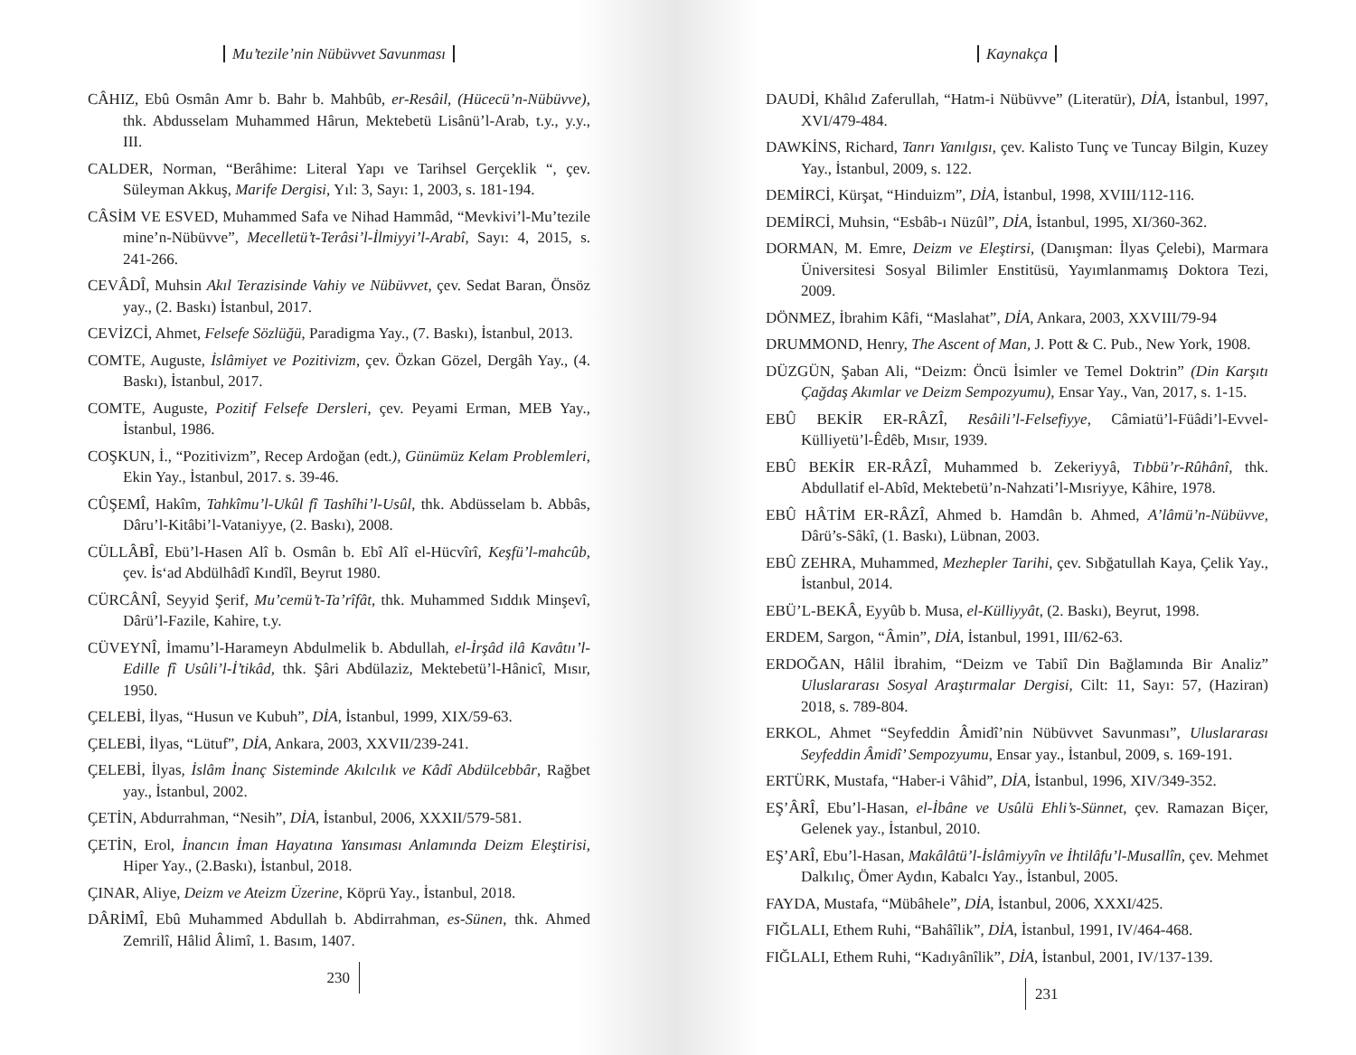Mu’tezile’nin Nübüvvet Savunması
CÂHIZ, Ebû Osmân Amr b. Bahr b. Mahbûb, er-Resâil, (Hücecü’n-Nübüvve), thk. Abdusselam Muhammed Hârun, Mektebetü Lisânü’l-Arab, t.y., y.y., III.
CALDER, Norman, “Berâhime: Literal Yapı ve Tarihsel Gerçeklik “, çev. Süleyman Akkuş, Marife Dergisi, Yıl: 3, Sayı: 1, 2003, s. 181-194.
CÂSİM VE ESVED, Muhammed Safa ve Nihad Hammâd, “Mevkivi’l-Mu’tezile mine’n-Nübüvve”, Mecelletü’t-Terâsi’l-İlmiyyi’l-Arabî, Sayı: 4, 2015, s. 241-266.
CEVÂDÎ, Muhsin Akıl Terazisinde Vahiy ve Nübüvvet, çev. Sedat Baran, Önsöz yay., (2. Baskı) İstanbul, 2017.
CEVİZCİ, Ahmet, Felsefe Sözlüğü, Paradigma Yay., (7. Baskı), İstanbul, 2013.
COMTE, Auguste, İslâmiyet ve Pozitivizm, çev. Özkan Gözel, Dergâh Yay., (4. Baskı), İstanbul, 2017.
COMTE, Auguste, Pozitif Felsefe Dersleri, çev. Peyami Erman, MEB Yay., İstanbul, 1986.
COŞKUN, İ., “Pozitivizm”, Recep Ardoğan (edt.), Günümüz Kelam Problemleri, Ekin Yay., İstanbul, 2017. s. 39-46.
CÛŞEMÎ, Hakîm, Tahkîmu’l-Ukûl fî Tashîhi’l-Usûl, thk. Abdüsselam b. Abbâs, Dâru’l-Kitâbi’l-Vataniyye, (2. Baskı), 2008.
CÜLLÂBÎ, Ebü’l-Hasen Alî b. Osmân b. Ebî Alî el-Hücvîrî, Keşfü’l-mahcûb, çev. İs‘ad Abdülhâdî Kındîl, Beyrut 1980.
CÜRCÂNÎ, Seyyid Şerif, Mu’cemü’t-Ta’rîfât, thk. Muhammed Sıddık Minşevî, Dârü’l-Fazile, Kahire, t.y.
CÜVEYNÎ, İmamu’l-Harameyn Abdulmelik b. Abdullah, el-İrşâd ilâ Kavâtıı’l-Edille fî Usûli’l-İ’tikâd, thk. Şâri Abdülaziz, Mektebetü’l-Hânicî, Mısır, 1950.
ÇELEBİ, İlyas, “Husun ve Kubuh”, DİA, İstanbul, 1999, XIX/59-63.
ÇELEBİ, İlyas, “Lütuf”, DİA, Ankara, 2003, XXVII/239-241.
ÇELEBİ, İlyas, İslâm İnanç Sisteminde Akılcılık ve Kâdî Abdülcebbâr, Rağbet yay., İstanbul, 2002.
ÇETİN, Abdurrahman, “Nesih”, DİA, İstanbul, 2006, XXXII/579-581.
ÇETİN, Erol, İnancın İman Hayatına Yansıması Anlamında Deizm Eleştirisi, Hiper Yay., (2.Baskı), İstanbul, 2018.
ÇINAR, Aliye, Deizm ve Ateizm Üzerine, Köprü Yay., İstanbul, 2018.
DÂRİMÎ, Ebû Muhammed Abdullah b. Abdirrahman, es-Sünen, thk. Ahmed Zemrilî, Hâlid Âlimî, 1. Basım, 1407.
230
Kaynakça
DAUDİ, Khâlıd Zaferullah, “Hatm-i Nübüvve” (Literatür), DİA, İstanbul, 1997, XVI/479-484.
DAWKİNS, Richard, Tanrı Yanılgısı, çev. Kalisto Tunç ve Tuncay Bilgin, Kuzey Yay., İstanbul, 2009, s. 122.
DEMİRCİ, Kürşat, “Hinduizm”, DİA, İstanbul, 1998, XVIII/112-116.
DEMİRCİ, Muhsin, “Esbâb-ı Nüzûl”, DİA, İstanbul, 1995, XI/360-362.
DORMAN, M. Emre, Deizm ve Eleştirsi, (Danışman: İlyas Çelebi), Marmara Üniversitesi Sosyal Bilimler Enstitüsü, Yayımlanmamış Doktora Tezi, 2009.
DÖNMEZ, İbrahim Kâfi, “Maslahat”, DİA, Ankara, 2003, XXVIII/79-94
DRUMMOND, Henry, The Ascent of Man, J. Pott & C. Pub., New York, 1908.
DÜZGÜN, Şaban Ali, “Deizm: Öncü İsimler ve Temel Doktrin” (Din Karşıtı Çağdaş Akımlar ve Deizm Sempozyumu), Ensar Yay., Van, 2017, s. 1-15.
EBÛ BEKİR ER-RÂZÎ, Resâili’l-Felsefiyye, Câmiatü’l-Füâdi’l-Evvel- Külliyetü’l-Êdêb, Mısır, 1939.
EBÛ BEKİR ER-RÂZÎ, Muhammed b. Zekeriyyâ, Tıbbü’r-Rûhânî, thk. Abdullatif el-Abîd, Mektebetü’n-Nahzati’l-Mısriyye, Kâhire, 1978.
EBÛ HÂTİM ER-RÂZÎ, Ahmed b. Hamdân b. Ahmed, A’lâmü’n-Nübüvve, Dârü’s-Sâkî, (1. Baskı), Lübnan, 2003.
EBÛ ZEHRA, Muhammed, Mezhepler Tarihi, çev. Sıbğatullah Kaya, Çelik Yay., İstanbul, 2014.
EBÜ’L-BEKÂ, Eyyûb b. Musa, el-Külliyyât, (2. Baskı), Beyrut, 1998.
ERDEM, Sargon, “Âmin”, DİA, İstanbul, 1991, III/62-63.
ERDOĞAN, Hâlil İbrahim, “Deizm ve Tabiî Din Bağlamında Bir Analiz” Uluslararası Sosyal Araştırmalar Dergisi, Cilt: 11, Sayı: 57, (Haziran) 2018, s. 789-804.
ERKOL, Ahmet “Seyfeddin Âmidî’nin Nübüvvet Savunması”, Uluslararası Seyfeddin Âmidî’ Sempozyumu, Ensar yay., İstanbul, 2009, s. 169-191.
ERTÜRK, Mustafa, “Haber-i Vâhid”, DİA, İstanbul, 1996, XIV/349-352.
EŞ’ÂRÎ, Ebu’l-Hasan, el-İbâne ve Usûlü Ehli’s-Sünnet, çev. Ramazan Biçer, Gelenek yay., İstanbul, 2010.
EŞ’ARÎ, Ebu’l-Hasan, Makâlâtü’l-İslâmiyyîn ve İhtilâfu’l-Musallîn, çev. Mehmet Dalkılıç, Ömer Aydın, Kabalcı Yay., İstanbul, 2005.
FAYDA, Mustafa, “Mübâhele”, DİA, İstanbul, 2006, XXXI/425.
FIĞLALI, Ethem Ruhi, “Bahâîlik”, DİA, İstanbul, 1991, IV/464-468.
FIĞLALI, Ethem Ruhi, “Kadıyânîlik”, DİA, İstanbul, 2001, IV/137-139.
231